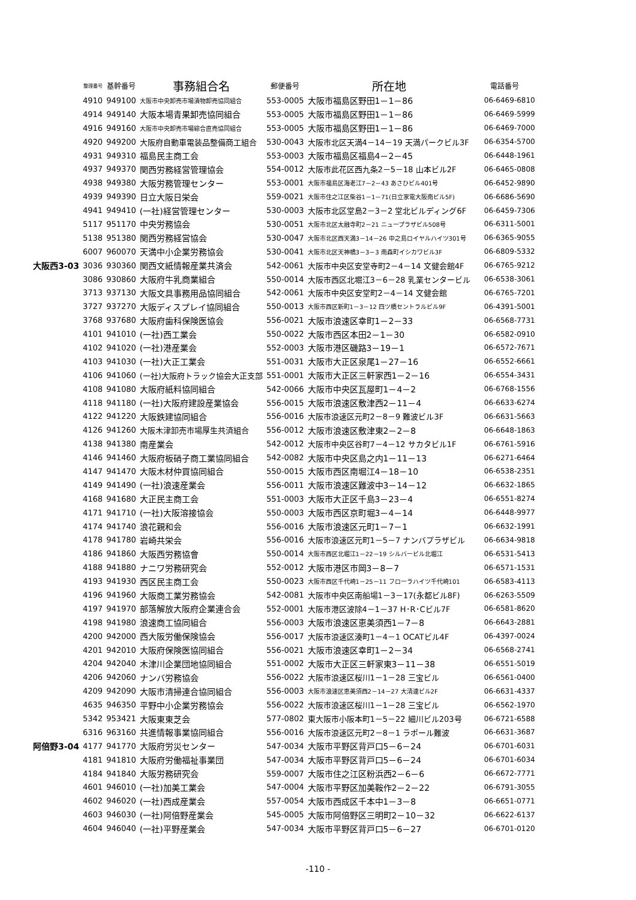| | 整理番号 | 基幹番号 | 事務組合名 | 郵便番号 | 所在地 | 電話番号 |
| --- | --- | --- | --- | --- | --- | --- |
| | 4910 | 949100 | 大阪市中央卸売市場漬物卸売協同組合 | 553-0005 | 大阪市福島区野田1－1－86 | 06-6469-6810 |
| | 4914 | 949140 | 大阪本場青果卸売協同組合 | 553-0005 | 大阪市福島区野田1－1－86 | 06-6469-5999 |
| | 4916 | 949160 | 大阪市中央卸売市場綜合直売協同組合 | 553-0005 | 大阪市福島区野田1－1－86 | 06-6469-7000 |
| | 4920 | 949200 | 大阪府自動車電装品整備商工組合 | 530-0043 | 大阪市北区天満4－14－19 天満パークビル3F | 06-6354-5700 |
| | 4931 | 949310 | 福島民主商工会 | 553-0003 | 大阪市福島区福島4－2－45 | 06-6448-1961 |
| | 4937 | 949370 | 関西労務経営管理協会 | 554-0012 | 大阪市此花区西九条2－5－18 山本ビル2F | 06-6465-0808 |
| | 4938 | 949380 | 大阪労務管理センター | 553-0001 | 大阪市福島区海老江7－2－43 あさひビル401号 | 06-6452-9890 |
| | 4939 | 949390 | 日立大阪日栄会 | 559-0021 | 大阪市住之江区柴谷1－1－71(日立家電大阪南ビル5F) | 06-6686-5690 |
| | 4941 | 949410 | (一社)経営管理センター | 530-0003 | 大阪市北区堂島2－3－2 堂北ビルディング6F | 06-6459-7306 |
| | 5117 | 951170 | 中央労務協会 | 530-0051 | 大阪市北区太融寺町2－21 ニュープラザビル508号 | 06-6311-5001 |
| | 5138 | 951380 | 関西労務経営協会 | 530-0047 | 大阪市北区西天満3－14－26 中之島ロイヤルハイツ301号 | 06-6365-9055 |
| | 6007 | 960070 | 天満中小企業労務協会 | 530-0041 | 大阪市北区天神橋3－3－3 南森町イシカワビル3F | 06-6809-5332 |
| 大阪西3-03 | 3036 | 930360 | 関西文紙情報産業共済会 | 542-0061 | 大阪市中央区安堂寺町2－4－14 文健会館4F | 06-6765-9212 |
| | 3086 | 930860 | 大阪府牛乳商業組合 | 550-0014 | 大阪市西区北堀江3－6－28 乳業センタービル | 06-6538-3061 |
| | 3713 | 937130 | 大阪文具事務用品協同組合 | 542-0061 | 大阪市中央区安堂町2－4－14 文健会館 | 06-6765-7201 |
| | 3727 | 937270 | 大阪ディスプレイ協同組合 | 550-0013 | 大阪市西区新町1－3－12 四ツ橋セントラルビル9F | 06-4391-5001 |
| | 3768 | 937680 | 大阪府歯科保険医協会 | 556-0021 | 大阪市浪速区幸町1－2－33 | 06-6568-7731 |
| | 4101 | 941010 | (一社)西工業会 | 550-0022 | 大阪市西区本田2－1－30 | 06-6582-0910 |
| | 4102 | 941020 | (一社)港産業会 | 552-0003 | 大阪市港区磯路3－19－1 | 06-6572-7671 |
| | 4103 | 941030 | (一社)大正工業会 | 551-0031 | 大阪市大正区泉尾1－27－16 | 06-6552-6661 |
| | 4106 | 941060 | (一社)大阪府トラック協会大正支部 | 551-0001 | 大阪市大正区三軒家西1－2－16 | 06-6554-3431 |
| | 4108 | 941080 | 大阪府紙料協同組合 | 542-0066 | 大阪市中央区瓦屋町1－4－2 | 06-6768-1556 |
| | 4118 | 941180 | (一社)大阪府建設産業協会 | 556-0015 | 大阪市浪速区敷津西2－11－4 | 06-6633-6274 |
| | 4122 | 941220 | 大阪鉄建協同組合 | 556-0016 | 大阪市浪速区元町2－8－9 難波ビル3F | 06-6631-5663 |
| | 4126 | 941260 | 大阪木津卸売市場厚生共済組合 | 556-0012 | 大阪市浪速区敷津東2－2－8 | 06-6648-1863 |
| | 4138 | 941380 | 南産業会 | 542-0012 | 大阪市中央区谷町7－4－12 サカタビル1F | 06-6761-5916 |
| | 4146 | 941460 | 大阪府板硝子商工業協同組合 | 542-0082 | 大阪市中央区島之内1－11－13 | 06-6271-6464 |
| | 4147 | 941470 | 大阪木材仲買協同組合 | 550-0015 | 大阪市西区南堀江4－18－10 | 06-6538-2351 |
| | 4149 | 941490 | (一社)浪速産業会 | 556-0011 | 大阪市浪速区難波中3－14－12 | 06-6632-1865 |
| | 4168 | 941680 | 大正民主商工会 | 551-0003 | 大阪市大正区千島3－23－4 | 06-6551-8274 |
| | 4171 | 941710 | (一社)大阪溶接協会 | 550-0003 | 大阪市西区京町堀3－4－14 | 06-6448-9977 |
| | 4174 | 941740 | 浪花親和会 | 556-0016 | 大阪市浪速区元町1－7－1 | 06-6632-1991 |
| | 4178 | 941780 | 岩崎共栄会 | 556-0016 | 大阪市浪速区元町1－5－7 ナンバプラザビル | 06-6634-9818 |
| | 4186 | 941860 | 大阪西労務協會 | 550-0014 | 大阪市西区北堀江1－22－19 シルバービル北堀江 | 06-6531-5413 |
| | 4188 | 941880 | ナニワ労務研究会 | 552-0012 | 大阪市港区市岡3－8－7 | 06-6571-1531 |
| | 4193 | 941930 | 西区民主商工会 | 550-0023 | 大阪市西区千代崎1－25－11 フローラハイツ千代崎101 | 06-6583-4113 |
| | 4196 | 941960 | 大阪商工業労務協会 | 542-0081 | 大阪市中央区南船場1－3－17(永都ビル8F) | 06-6263-5509 |
| | 4197 | 941970 | 部落解放大阪府企業連合会 | 552-0001 | 大阪市港区波除4－1－37 H･R･Cビル7F | 06-6581-8620 |
| | 4198 | 941980 | 浪速商工協同組合 | 556-0003 | 大阪市浪速区恵美須西1－7－8 | 06-6643-2881 |
| | 4200 | 942000 | 西大阪労働保険協会 | 556-0017 | 大阪市浪速区湊町1－4－1 OCATビル4F | 06-4397-0024 |
| | 4201 | 942010 | 大阪府保険医協同組合 | 556-0021 | 大阪市浪速区幸町1－2－34 | 06-6568-2741 |
| | 4204 | 942040 | 木津川企業団地協同組合 | 551-0002 | 大阪市大正区三軒家東3－11－38 | 06-6551-5019 |
| | 4206 | 942060 | ナンバ労務協会 | 556-0022 | 大阪市浪速区桜川1－1－28 三宝ビル | 06-6561-0400 |
| | 4209 | 942090 | 大阪市清掃連合協同組合 | 556-0003 | 大阪市浪速区恵美須西2－14－27 大清連ビル2F | 06-6631-4337 |
| | 4635 | 946350 | 平野中小企業労務協会 | 556-0022 | 大阪市浪速区桜川1－1－28 三宝ビル | 06-6562-1970 |
| | 5342 | 953421 | 大阪東東芝会 | 577-0802 | 東大阪市小阪本町1－5－22 細川ビル203号 | 06-6721-6588 |
| | 6316 | 963160 | 共進情報事業協同組合 | 556-0016 | 大阪市浪速区元町2－8－1 ラポール難波 | 06-6631-3687 |
| 阿倍野3-04 | 4177 | 941770 | 大阪府労災センター | 547-0034 | 大阪市平野区背戸口5－6－24 | 06-6701-6031 |
| | 4181 | 941810 | 大阪府労働福祉事業団 | 547-0034 | 大阪市平野区背戸口5－6－24 | 06-6701-6034 |
| | 4184 | 941840 | 大阪労務研究会 | 559-0007 | 大阪市住之江区粉浜西2－6－6 | 06-6672-7771 |
| | 4601 | 946010 | (一社)加美工業会 | 547-0004 | 大阪市平野区加美鞍作2－2－22 | 06-6791-3055 |
| | 4602 | 946020 | (一社)西成産業会 | 557-0054 | 大阪市西成区千本中1－3－8 | 06-6651-0771 |
| | 4603 | 946030 | (一社)阿倍野産業会 | 545-0005 | 大阪市阿倍野区三明町2－10－32 | 06-6622-6137 |
| | 4604 | 946040 | (一社)平野産業会 | 547-0034 | 大阪市平野区背戸口5－6－27 | 06-6701-0120 |
-110 -